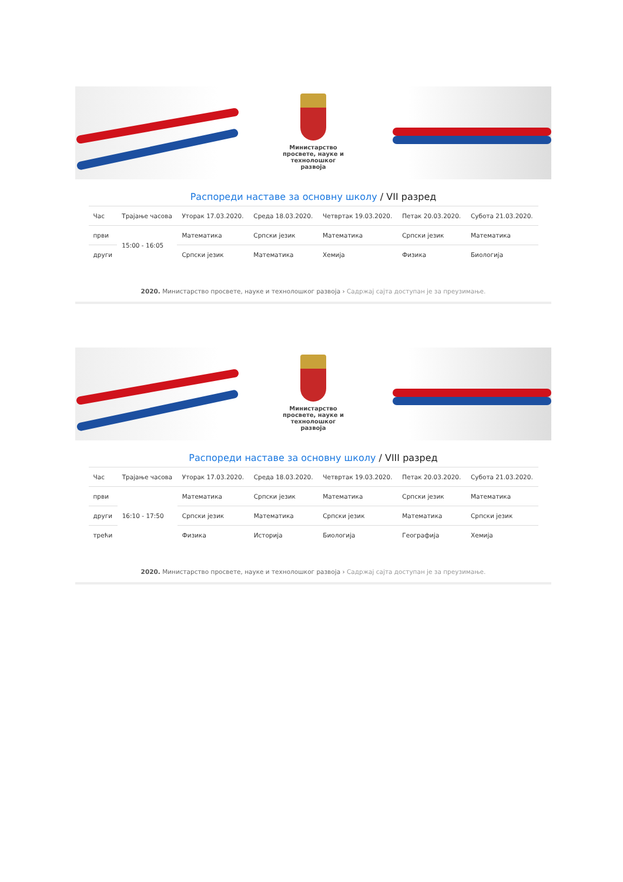Министарство просвете, науке и технолошког развоја
Распореди наставе за основну школу / VII разред
| Час | Трајање часова | Уторак 17.03.2020. | Среда 18.03.2020. | Четвртак 19.03.2020. | Петак 20.03.2020. | Субота 21.03.2020. |
| --- | --- | --- | --- | --- | --- | --- |
| први | 15:00 - 16:05 | Математика | Српски језик | Математика | Српски језик | Математика |
| други | | Српски језик | Математика | Хемија | Физика | Биологија |
2020. Министарство просвете, науке и технолошког развоја › Садржај сајта доступан је за преузимање.
Министарство просвете, науке и технолошког развоја
Распореди наставе за основну школу / VIII разред
| Час | Трајање часова | Уторак 17.03.2020. | Среда 18.03.2020. | Четвртак 19.03.2020. | Петак 20.03.2020. | Субота 21.03.2020. |
| --- | --- | --- | --- | --- | --- | --- |
| први | 16:10 - 17:50 | Математика | Српски језик | Математика | Српски језик | Математика |
| други | | Српски језик | Математика | Српски језик | Математика | Српски језик |
| трећи | | Физика | Историја | Биологија | Географија | Хемија |
2020. Министарство просвете, науке и технолошког развоја › Садржај сајта доступан је за преузимање.